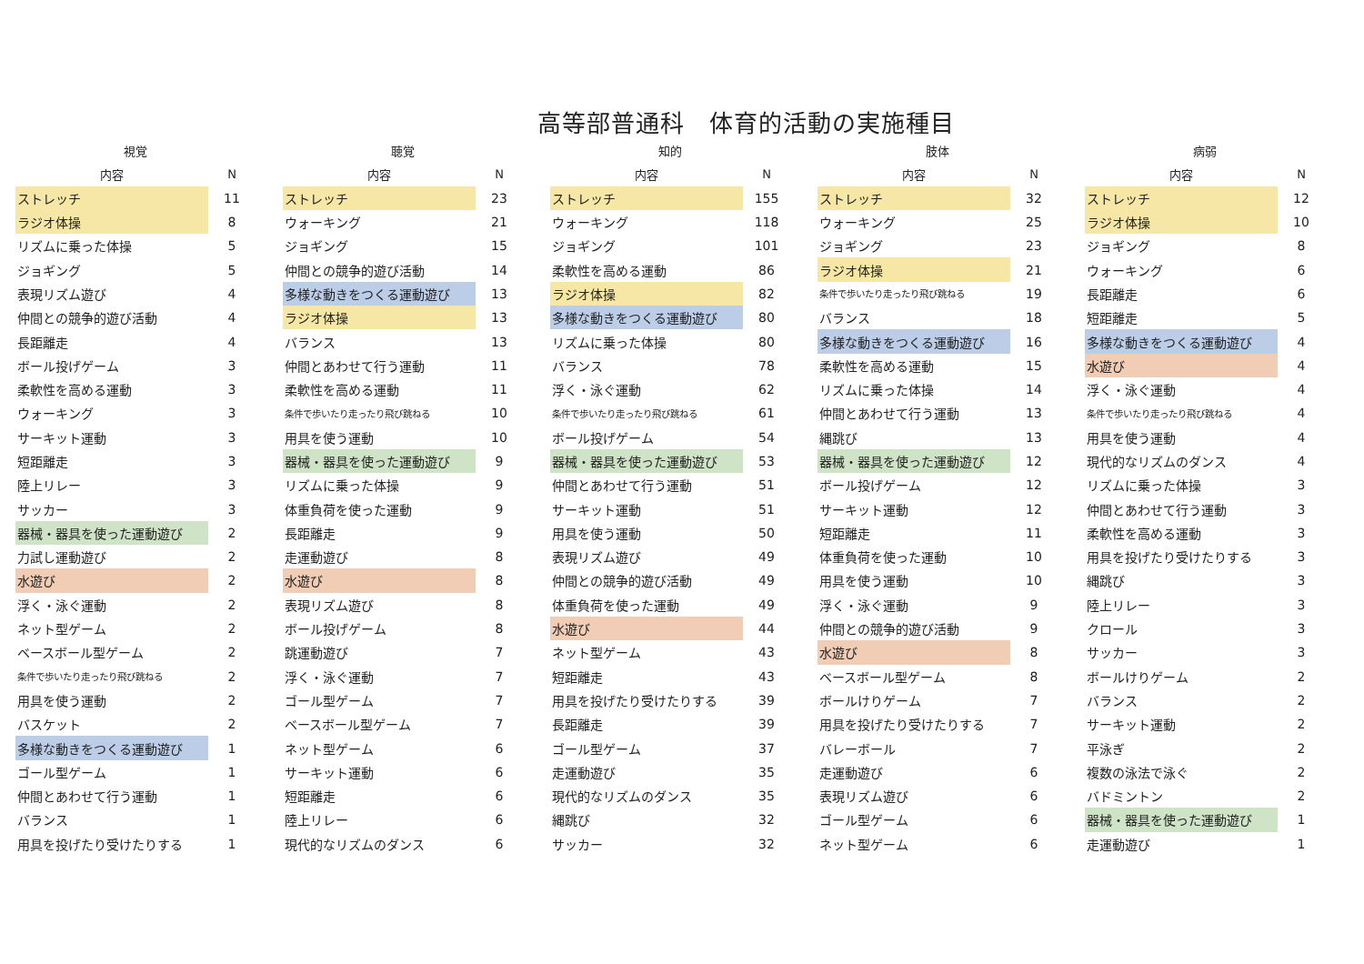高等部普通科　体育的活動の実施種目
| 視覚 | | | 聴覚 | | | 知的 | | | 肢体 | | | 病弱 | |
| --- | --- | --- | --- | --- | --- | --- | --- | --- | --- | --- | --- | --- | --- |
| 内容 | N | | 内容 | N | | 内容 | N | | 内容 | N | | 内容 | N |
| ストレッチ | 11 | | ストレッチ | 23 | | ストレッチ | 155 | | ストレッチ | 32 | | ストレッチ | 12 |
| ラジオ体操 | 8 | | ウォーキング | 21 | | ウォーキング | 118 | | ウォーキング | 25 | | ラジオ体操 | 10 |
| リズムに乗った体操 | 5 | | ジョギング | 15 | | ジョギング | 101 | | ジョギング | 23 | | ジョギング | 8 |
| ジョギング | 5 | | 仲間との競争的遊び活動 | 14 | | 柔軟性を高める運動 | 86 | | ラジオ体操 | 21 | | ウォーキング | 6 |
| 表現リズム遊び | 4 | | 多様な動きをつくる運動遊び | 13 | | ラジオ体操 | 82 | | 条件で歩いたり走ったり飛び跳ねる | 19 | | 長距離走 | 6 |
| 仲間との競争的遊び活動 | 4 | | ラジオ体操 | 13 | | 多様な動きをつくる運動遊び | 80 | | バランス | 18 | | 短距離走 | 5 |
| 長距離走 | 4 | | バランス | 13 | | リズムに乗った体操 | 80 | | 多様な動きをつくる運動遊び | 16 | | 多様な動きをつくる運動遊び | 4 |
| ボール投げゲーム | 3 | | 仲間とあわせて行う運動 | 11 | | バランス | 78 | | 柔軟性を高める運動 | 15 | | 水遊び | 4 |
| 柔軟性を高める運動 | 3 | | 柔軟性を高める運動 | 11 | | 浮く・泳ぐ運動 | 62 | | リズムに乗った体操 | 14 | | 浮く・泳ぐ運動 | 4 |
| ウォーキング | 3 | | 条件で歩いたり走ったり飛び跳ねる | 10 | | 条件で歩いたり走ったり飛び跳ねる | 61 | | 仲間とあわせて行う運動 | 13 | | 条件で歩いたり走ったり飛び跳ねる | 4 |
| サーキット運動 | 3 | | 用具を使う運動 | 10 | | ボール投げゲーム | 54 | | 縄跳び | 13 | | 用具を使う運動 | 4 |
| 短距離走 | 3 | | 器械・器具を使った運動遊び | 9 | | 器械・器具を使った運動遊び | 53 | | 器械・器具を使った運動遊び | 12 | | 現代的なリズムのダンス | 4 |
| 陸上リレー | 3 | | リズムに乗った体操 | 9 | | 仲間とあわせて行う運動 | 51 | | ボール投げゲーム | 12 | | リズムに乗った体操 | 3 |
| サッカー | 3 | | 体重負荷を使った運動 | 9 | | サーキット運動 | 51 | | サーキット運動 | 12 | | 仲間とあわせて行う運動 | 3 |
| 器械・器具を使った運動遊び | 2 | | 長距離走 | 9 | | 用具を使う運動 | 50 | | 短距離走 | 11 | | 柔軟性を高める運動 | 3 |
| 力試し運動遊び | 2 | | 走運動遊び | 8 | | 表現リズム遊び | 49 | | 体重負荷を使った運動 | 10 | | 用具を投げたり受けたりする | 3 |
| 水遊び | 2 | | 水遊び | 8 | | 仲間との競争的遊び活動 | 49 | | 用具を使う運動 | 10 | | 縄跳び | 3 |
| 浮く・泳ぐ運動 | 2 | | 表現リズム遊び | 8 | | 体重負荷を使った運動 | 49 | | 浮く・泳ぐ運動 | 9 | | 陸上リレー | 3 |
| ネット型ゲーム | 2 | | ボール投げゲーム | 8 | | 水遊び | 44 | | 仲間との競争的遊び活動 | 9 | | クロール | 3 |
| ベースボール型ゲーム | 2 | | 跳運動遊び | 7 | | ネット型ゲーム | 43 | | 水遊び | 8 | | サッカー | 3 |
| 条件で歩いたり走ったり飛び跳ねる | 2 | | 浮く・泳ぐ運動 | 7 | | 短距離走 | 43 | | ベースボール型ゲーム | 8 | | ボールけりゲーム | 2 |
| 用具を使う運動 | 2 | | ゴール型ゲーム | 7 | | 用具を投げたり受けたりする | 39 | | ボールけりゲーム | 7 | | バランス | 2 |
| バスケット | 2 | | ベースボール型ゲーム | 7 | | 長距離走 | 39 | | 用具を投げたり受けたりする | 7 | | サーキット運動 | 2 |
| 多様な動きをつくる運動遊び | 1 | | ネット型ゲーム | 6 | | ゴール型ゲーム | 37 | | バレーボール | 7 | | 平泳ぎ | 2 |
| ゴール型ゲーム | 1 | | サーキット運動 | 6 | | 走運動遊び | 35 | | 走運動遊び | 6 | | 複数の泳法で泳ぐ | 2 |
| 仲間とあわせて行う運動 | 1 | | 短距離走 | 6 | | 現代的なリズムのダンス | 35 | | 表現リズム遊び | 6 | | バドミントン | 2 |
| バランス | 1 | | 陸上リレー | 6 | | 縄跳び | 32 | | ゴール型ゲーム | 6 | | 器械・器具を使った運動遊び | 1 |
| 用具を投げたり受けたりする | 1 | | 現代的なリズムのダンス | 6 | | サッカー | 32 | | ネット型ゲーム | 6 | | 走運動遊び | 1 |